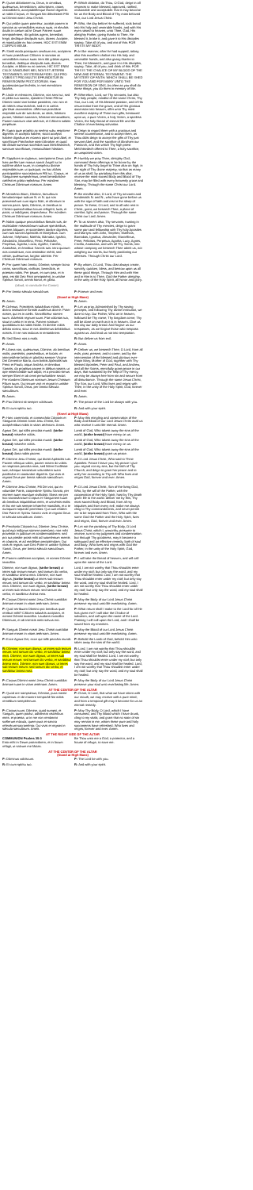P: Quam oblationem tu, Deus, in omnibus, quǽsumus, benedíctam, adscríptam, ratam, rationábilem, acceptabilémque fácere dignéris: ut nobis Corpus, et Sanguis fiat dilectíssimi Fílii tui Dómini nostri Jesu Christi.
P: Which oblation, do Thou, O God, deign in all respects to make blessed, approved, ratified, reasonable and acceptable: that it may become for us the Body and Blood of Thy most beloved Son, our Lord Jesus Christ.
P: Qui prídie quam paterétur, accépit panem in sanctas ac venerábiles manus suas, et elevátis óculis in cælum ad te Deum Patrem suum omnipoténtem, tibi grátias agens, benedíxit, fregit, dedítque discípulis suis, dicens: Accípite, et manducáte ex hoc omnes. HOC EST ENIM CORPUS MEUM.
P: Who, the day before He suffered, took bread into His holy and venerable hands, and with His eyes raised to heaven, unto Thee, God, His almighty Father, giving thanks to Thee, He blessed it, broke it, and gave it to His disciples saying: Take all of you, and eat of this: FOR THIS IS MY BODY.
P: Símili modo postquam cenátum est, accípiens et hunc præclárum Cálicem in sanctas ac venerábiles manus suas: item tibi grátias agens, benedíxit, dedítque discípulis suis, dicens: Accípite, et bíbite ex eo omnes. HIC EST ENIM CALIX SANGUINIS MEI, NOVI ET ÆTERNI TESTAMENTI: MYSTERIUM FIDEI: QUI PRO VOBIS ET PRO MULTIS EFFUNDETUR IN REMISSIONEM PECCATORUM. Hæc quotiescúmque fecéritis, in mei memóriam faciétis.
P: In like manner, after He had supped, taking also this excellent chalice into His holy and venerable hands, and also giving thanks to Thee, He blessed it, and gave it to His disciples, saying: Take, all of you, and drink of this: FOR THIS IS THE CHALICE OF MY BLOOD OF THE NEW AND ETERNAL TESTAMENT: THE MYSTERY OF FAITH: WHICH SHALL BE SHED FOR YOU AND FOR MANY UNTO THE REMISSION OF SINS. As often as you shall do these things, you do them in memory of Me.
P: Unde et mémores, Dómine, nos servi tui, sed et plebs tua sancta, ejúsdem Christi Fílii tui Dómini nostri tam beátæ passiónis, nec non et ab ínferis resurrectiónis, sed et in cælos gloriósæ ascensiónis: offérimus præcláræ majestáti tuæ de tuis donis, ac datis, hóstiam puram, hóstiam sanctam, hóstiam immaculátam, Panem sanctum vitæ ætérnæ, et Cálicem salútis perpétuæ.
P: Wherefore, Lord, we Thy servants, but also Thy holy people, mindful of the same Christ, Thy Son, our Lord, of His blessed passion, and of His resurrection from the grave, and of His glorious ascension into heaven, offer unto Thy most excellent majesty of Thine own gifts, bestowed upon us, a pure Victim, a holy Victim, a spotless Victim, the holy Bread of eternal life and the Chalice of everlasting salvation.
P: Supra quæ propítio ac seréno vultu respícere dignéris: et accépta habére, sicúti accépta habére dignátus es múnera púeri tui justi Abel, et sacrifícium Patriárchæ nostri Abrahæ: et quod tibi óbtulit summus sacérdos tuus Melchísedech, sanctum sacrifícium, immaculátam hóstiam.
P: Deign to regard them with a gracious and serene countenance, and to accept them, as Thou didst deign to accept the gifts of Thy just servant Abel, and the sacrifice of Abraham our Patriarch, and that which Thy high priest Melchisedech offered to Thee, a holy sacrifice, an unspotted victim.
P: Súpplices te rogámus, omnípotens Deus: jube hæc perférri per manus sancti Ángeli tui in sublíme altáre tuum, in conspéctu divínæ majestátis tuæ: ut quotquot, ex hac altáris participatióne sacrosánctum Fílii tui, Corpus, et Sánguinem sumpsérimus, omni benedictióne cælésti et grátia repleámur. Per eúndem Christum Dóminum nostrum. Amen.
P: Humbly we pray Thee, almighty God, command these offerings to be borne by the hands of Thy holy Angel to Thine altar on high, in the sight of Thy divine majesty, so that as many of us as shall, by partaking from this altar, receive the most sacred Body and Blood of Thy Son, may be filled with every heavenly grace and blessing. Through the same Christ our Lord. Amen.
P: Meménto étiam, Dómine, famulórum famularúmque tuárum N. et N. qui nos præcessérunt cum signo fídei, et dórmiunt in somno pacis. Ipsis, Dómine, et ómnibus in Christo quiescéntibus locum refrigérii, lucis, et pacis, ut indúlgeas, deprecámur. Per eúndem Christum Dóminum nostrum. Amen.
P: Be mindful also, O Lord, of Thy servants and handmaids N. and N., who have gone before us with the sign of faith and rest in the sleep of peace. To these, O Lord, and to all who rest in Christ, grant, we beseech Thee, a place of comfort, light, and peace. Through the same Christ our Lord. Amen.
P: Nobis quoque peccatóribus fámulis tuis, de multitúdine miseratiónum tuárum sperántibus, partem áliquam, et societátem donáre dignéris, cum tuis sanctis Apóstolis et Martýribus: cum Joánne, Stéphano, Matthía, Bárnaba, Ignátio, Alexándro, Marcellíno, Petro, Felicitáte, Perpétua, Ágatha, Lúcia, Agnéte, Cæcília, Anastásia, et ómnibus Sanctis tuis: intra quorum nos consórtium, non æstimátor mériti, sed véniæ, quǽsumus, largítor admítte. Per Christum Dóminum nostrum.
P: To us sinners also, Thy servants, trusting in the multitude of Thy mercies, deign to grant some part and fellowship with Thy holy Apostles and Martyrs: with John, Stephen, Matthias, Barnabas, Ignatius, Alexander, Marcellinus, Peter, Felicitas, Perpetua, Agatha, Lucy, Agnes, Cecilia, Anastasia, and with all Thy Saints; into whose company we beseech Thee admit us, not weighing our merits, but freely pardoning our offenses. Through Christ our Lord.
P: Per quem hæc ómnia, Dómine, semper bona creas, sanctíficas, vivíficas, benedícis, et præstas nobis. Per ipsum, et cum ipso, et in ipso, est tibi Deo Patri omnipoténti, in unitáte Spíritus Sancti, omnis honor, et glória.
P: By whom, O Lord, Thou dost always create, sanctify, quicken, bless, and bestow upon us all these good things. Through Him and with Him and in Him is to Thee, God the Father almighty, in the unity of the Holy Spirit, all honor and glory.
(aloud, to conclude the Canon)
P: Per ómnia sǽcula sæculórum.
P: Forever and ever.
(Stand at High Mass)
R: Amen.
R: Amen.
P: Orémus. Præcéptis salutáribus móniti, et divína institutióne formáti audémus dícere: Pater noster, qui es in cælis. Sanctificétur nomen tuum. Advéniat regnum tuum. Fiat volúntas tua, sicut in cælo et in terra. Panem nostrum quotidiánum da nobis hódie. Et dimítte nobis débita nostra, sicut et nos dimíttimus debitóribus nostris. Et ne nos indúcas in tentatiónem:
P: Let us pray. Admonished by Thy saving precepts, and following Thy divine institution, we dare to say: Our Father, Who art in heaven, hallowed be Thy name; Thy kingdom come; Thy will be done on earth as it is in heaven. Give us this day our daily bread. And forgive us our trespasses, as we forgive those who trespass against us. And lead us not into temptation:
R: Sed líbera nos a malo.
R: But deliver us from evil.
P: Amen.
P: Amen.
P: Líbera nos, quǽsumus, Dómine, ab ómnibus malis, prætéritis, præséntibus, et futúris: et intercedénte beáta et gloriósa semper Vírgine Dei Genetríce María, cum beátis Apóstolis tuis Petro et Paulo, atque Andréa, et ómnibus Sanctis, da propítius pacem in diébus nostris: ut ope misericórdiæ tuæ adjúti, et a peccáto simus semper líberi et ab omni perturbatióne secúri. Per eúndem Dóminum nostrum Jesum Christum Fílium tuum. Qui tecum vivit et regnat in unitáte Spíritus Sancti, Deus, per ómnia sǽcula sæculórum.
P: Deliver us, we beseech Thee, O Lord, from all evils, past, present, and to come; and by the intercession of the blessed and glorious ever-Virgin Mary, Mother of God, together with Thy blessed Apostles, Peter and Paul, and Andrew, and all the Saints, mercifully grant peace in our days, that sustained by the help of Thy mercy, we may be always free from sin and secure from all disturbance. Through the same Jesus Christ, Thy Son, our Lord, Who lives and reigns with Thee, in the unity of the Holy Spirit, God, forever and ever.
R: Amen.
R: Amen.
P: Pax Dómini sit semper vobíscum.
P: The peace of the Lord be always with you.
R: Et cum spíritu tuo.
R: And with your spirit.
(Kneel at High Mass)
P: Hæc commíxtio, et consecrátio Córporis et Sánguinis Dómini nostri Jesu Christi, fiat accipiéntibus nobis in vitam ætérnam. Amen.
P: May this mingling and consecration of the Body and Blood of our Lord Jesus Christ avail us who receive it unto life eternal. Amen.
Agnus Dei, qui tollis peccáta mundi: (strike breast) miserére nobis.
Lamb of God, Who takest away the sins of the world, (strike breast) have mercy on us.
Agnus Dei, qui tollis peccáta mundi: (strike breast) miserére nobis.
Lamb of God, Who takest away the sins of the world, (strike breast) have mercy on us.
Agnus Dei, qui tollis peccáta mundi: (strike breast) dona nobis pacem.
Lamb of God, Who takest away the sins of the world, (strike breast) grant us peace.
P: Dómine Jesu Christe, qui dixísti Apóstolis tuis: Pacem relínquo vobis, pacem meam do vobis: ne respícias peccáta mea, sed fidem Ecclésiæ tuæ; eámque secúndum voluntátem tuam pacificáre et coadunáre dignéris: Qui vivis et regnas Deus per ómnia sǽcula sæculórum. Amen.
P: O Lord Jesus Christ, Who said to Thine Apostles: Peace I leave you, My peace I give you: regard not my sins, but the faith of Thy Church, and deign to grant her peace and to unify her according to Thy will: Who lives and reigns God, forever and ever. Amen.
P: Dómine Jesu Christe, Fili Dei vivi, qui ex voluntáte Patris, cooperánte Spíritu Sancto, per mortem tuam mundum vivificásti: líbera me per hoc sacrosánctum Corpus et Sánguinem tuum ab ómnibus iniquitátibus meis, et univérsis malis: et fac me tuis semper inhærére mandátis, et a te numquam separári permíttas: Qui cum eódem Deo Patre et Spíritu Sancto vivis et regnas Deus in sǽcula sæculórum. Amen.
P: O Lord Jesus Christ, Son of the living God, Who, by the will of the Father, with the cooperation of the Holy Spirit, hast by Thy death given life to the world: deliver me by this, Thy most sacred Body and Blood, from all my iniquities and from every evil; make me always cling to Thy commandments, and never permit me to be separated from Thee, Who with the same God the Father and the Holy Spirit, lives and reigns, God, forever and ever. Amen.
P: Percéptio Córporis tui, Dómine Jesu Christe, quod ego indígnus súmere præsúmo, non mihi provéniat in judícium et condemnatiónem: sed pro tua pietáte prosit mihi ad tutaméntum mentis et córporis, et ad medélam percipiéndam: Qui vivis et regnas cum Deo Patre in unitáte Spíritus Sancti, Deus, per ómnia sǽcula sæculórum. Amen.
P: Let not the partaking of Thy Body, O Lord Jesus Christ, which I, unworthy, presume to receive, turn to my judgment and condemnation: but through Thy goodness, may it become a safeguard and an effective remedy, both of soul and body; Who lives and reigns with God the Father, in the unity of the Holy Spirit, God, forever and ever. Amen.
P: Panem cæléstem accípiam, et nomen Dómini invocábo.
P: I will take the Bread of heaven, and will call upon the name of the Lord.
Dómine, non sum dignus, (strike breast) ut intres sub tectum meum: sed tantum dic verbo, et sanábitur ánima mea. Dómine, non sum dignus, (strike breast) ut intres sub tectum meum: sed tantum dic verbo, et sanábitur ánima mea. Dómine, non sum dignus, (strike breast) ut intres sub tectum meum: sed tantum dic verbo, et sanábitur ánima mea.
Lord, I am not worthy that Thou shouldst enter under my roof; but only say the word, and my soul shall be healed. Lord, I am not worthy that Thou shouldst enter under my roof; but only say the word, and my soul shall be healed. Lord, I am not worthy that Thou shouldst enter under my roof; but only say the word, and my soul shall be healed.
P: Corpus Dómini nostri Jesu Christi custódiat ánimam meam in vitam ætérnam. Amen.
P: May the Body of our Lord Jesus Christ preserve my soul unto life everlasting. Amen.
P: Quid retríbuam Dómino pro ómnibus quæ retríbuit mihi? Cálicem salutáris accípiam, et nomen Dómini invocábo. Laudans invocábo Dóminum, et ab inimícis meis salvus ero.
P: What return shall I make to the Lord for all He has given me? I will take the Chalice of salvation, and call upon the name of the Lord. Praising I will call upon the Lord, and I shall be saved from my enemies.
P: Sanguis Dómini nostri Jesu Christi custódiat ánimam meam in vitam ætérnam. Amen.
P: May the Blood of our Lord Jesus Christ preserve my soul unto life everlasting. Amen.
P: Ecce Agnus Dei, ecce qui tollit peccáta mundi.
P: Behold the Lamb of God, behold Him who takes away the sins of the world.
R: Dómine, non sum dignus, ut intres sub tectum meum: sed tantum dic verbo, et sanábitur ánima mea. Dómine, non sum dignus, ut intres sub tectum meum: sed tantum dic verbo, et sanábitur ánima mea. Dómine, non sum dignus, ut intres sub tectum meum: sed tantum dic verbo, et sanábitur ánima mea.
R: Lord, I am not worthy that Thou shouldst enter under my roof; but only say the word, and my soul shall be healed. Lord, I am not worthy that Thou shouldst enter under my roof; but only say the word, and my soul shall be healed. Lord, I am not worthy that Thou shouldst enter under my roof; but only say the word, and my soul shall be healed.
P: Corpus Dómini nostri Jesu Christi custódiat ánimam tuam in vitam ætérnam. Amen.
P: May the Body of our Lord Jesus Christ preserve your soul unto everlasting life. Amen.
AT THE CENTER OF THE ALTAR
P: Quod ore súmpsimus, Dómine, pura mente capiámus: et de múnere temporáli fiat nobis remédium sempitérnum.
P: Grant, O Lord, that what we have taken with our mouth, we may receive with a pure mind; and from a temporal gift may it become for us an eternal remedy.
P: Corpus tuum, Dómine, quod sumpsi, et Sanguis, quem potávi, adhǽreat viscéribus meis: et præsta; ut in me non remáneat scélerum mácula, quem pura et sancta refecérunt sacraménta: Qui vivis et regnas in sǽcula sæculórum. Amen.
P: May Thy Body, O Lord, which I have consumed, and Thy Blood which I have drunk, cling to my vitals; and grant that no stain of sin may remain in me, whom these pure and holy sacraments have refreshed: Who lives and reigns, forever and ever. Amen.
AT THE RIGHT SIDE OF THE ALTAR
COMMUNION Psalms 30:3
Esto mihi in Deum protectórem, et in locum refúgii, ut salvum me fácias.
Be Thou unto me a God, a protector, and a house of refuge, to save me.
AT THE CENTER OF THE ALTAR
(Stand at High Mass)
P: Dóminus vobíscum.
P: The Lord be with you.
R: Et cum spíritu tuo.
R: And with your spirit.